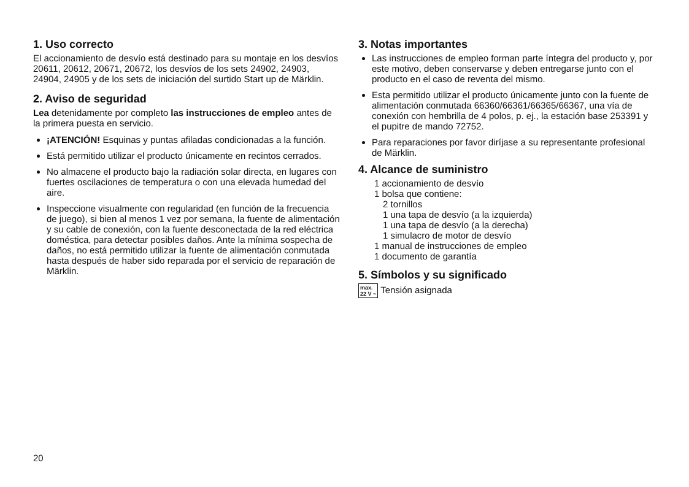1. Uso correcto
El accionamiento de desvío está destinado para su montaje en los desvíos 20611, 20612, 20671, 20672, los desvíos de los sets 24902, 24903, 24904, 24905 y de los sets de iniciación del surtido Start up de Märklin.
2. Aviso de seguridad
Lea detenidamente por completo las instrucciones de empleo antes de la primera puesta en servicio.
¡ATENCIÓN! Esquinas y puntas afiladas condicionadas a la función.
Está permitido utilizar el producto únicamente en recintos cerrados.
No almacene el producto bajo la radiación solar directa, en lugares con fuertes oscilaciones de temperatura o con una elevada humedad del aire.
Inspeccione visualmente con regularidad (en función de la frecuencia de juego), si bien al menos 1 vez por semana, la fuente de alimentación y su cable de conexión, con la fuente desconectada de la red eléctrica doméstica, para detectar posibles daños. Ante la mínima sospecha de daños, no está permitido utilizar la fuente de alimentación conmutada hasta después de haber sido reparada por el servicio de reparación de Märklin.
3. Notas importantes
Las instrucciones de empleo forman parte íntegra del producto y, por este motivo, deben conservarse y deben entregarse junto con el producto en el caso de reventa del mismo.
Esta permitido utilizar el producto únicamente junto con la fuente de alimentación conmutada 66360/66361/66365/66367, una vía de conexión con hembrilla de 4 polos, p. ej., la estación base 253391 y el pupitre de mando 72752.
Para reparaciones por favor diríjase a su representante profesional de Märklin.
4. Alcance de suministro
1 accionamiento de desvío
1 bolsa que contiene:
2 tornillos
1 una tapa de desvío (a la izquierda)
1 una tapa de desvío (a la derecha)
1 simulacro de motor de desvío
1 manual de instrucciones de empleo
1 documento de garantía
5. Símbolos y su significado
max.
22 V ~ Tensión asignada
20